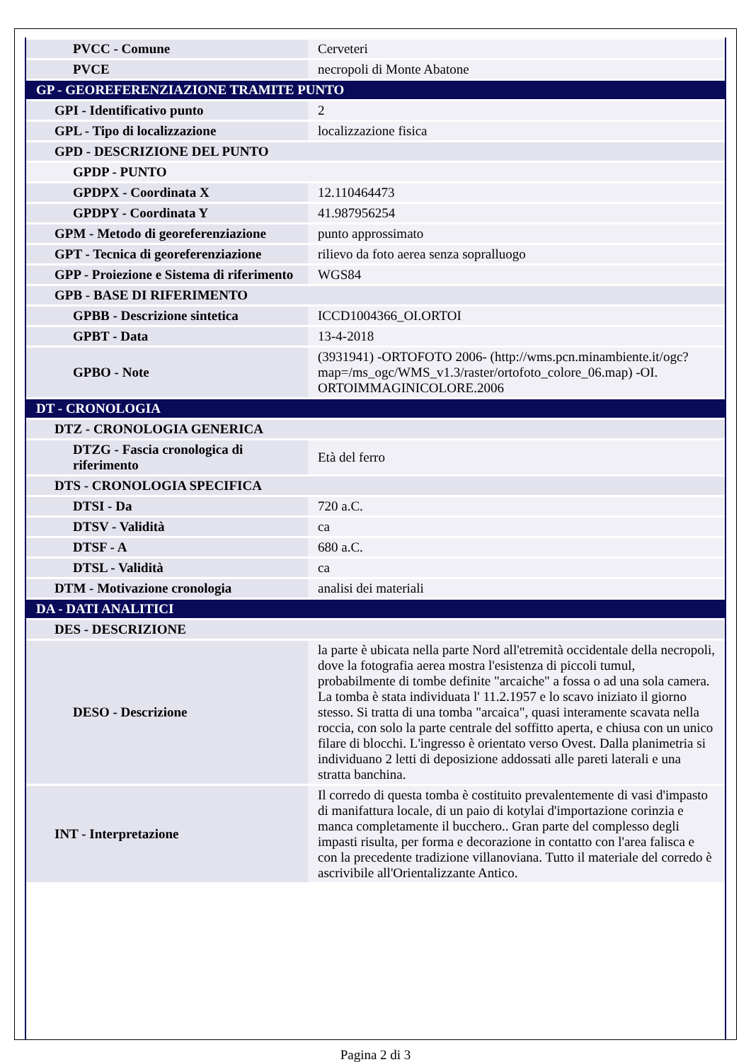| PVCC - Comune | Cerveteri |
| PVCE | necropoli di Monte Abatone |
| GP - GEOREFERENZIAZIONE TRAMITE PUNTO | |
| GPI - Identificativo punto | 2 |
| GPL - Tipo di localizzazione | localizzazione fisica |
| GPD - DESCRIZIONE DEL PUNTO | |
| GPDP - PUNTO | |
| GPDPX - Coordinata X | 12.110464473 |
| GPDPY - Coordinata Y | 41.987956254 |
| GPM - Metodo di georeferenziazione | punto approssimato |
| GPT - Tecnica di georeferenziazione | rilievo da foto aerea senza sopralluogo |
| GPP - Proiezione e Sistema di riferimento | WGS84 |
| GPB - BASE DI RIFERIMENTO | |
| GPBB - Descrizione sintetica | ICCD1004366_OI.ORTOI |
| GPBT - Data | 13-4-2018 |
| GPBO - Note | (3931941) -ORTOFOTO 2006- (http://wms.pcn.minambiente.it/ogc?map=/ms_ogc/WMS_v1.3/raster/ortofoto_colore_06.map) -OI. ORTOIMMAGINICOLORE.2006 |
| DT - CRONOLOGIA | |
| DTZ - CRONOLOGIA GENERICA | |
| DTZG - Fascia cronologica di riferimento | Età del ferro |
| DTS - CRONOLOGIA SPECIFICA | |
| DTSI - Da | 720 a.C. |
| DTSV - Validità | ca |
| DTSF - A | 680 a.C. |
| DTSL - Validità | ca |
| DTM - Motivazione cronologia | analisi dei materiali |
| DA - DATI ANALITICI | |
| DES - DESCRIZIONE | |
| DESO - Descrizione | la parte è ubicata nella parte Nord all'etremità occidentale della necropoli, dove la fotografia aerea mostra l'esistenza di piccoli tumul, probabilmente di tombe definite "arcaiche" a fossa o ad una sola camera. La tomba è stata individuata l' 11.2.1957 e lo scavo iniziato il giorno stesso. Si tratta di una tomba "arcaica", quasi interamente scavata nella roccia, con solo la parte centrale del soffitto aperta, e chiusa con un unico filare di blocchi. L'ingresso è orientato verso Ovest. Dalla planimetria si individuano 2 letti di deposizione addossati alle pareti laterali e una stratta banchina. |
| INT - Interpretazione | Il corredo di questa tomba è costituito prevalentemente di vasi d'impasto di manifattura locale, di un paio di kotylai d'importazione corinzia e manca completamente il bucchero.. Gran parte del complesso degli impasti risulta, per forma e decorazione in contatto con l'area falisca e con la precedente tradizione villanoviana. Tutto il materiale del corredo è ascrivibile all'Orientalizzante Antico. |
Pagina 2 di 3